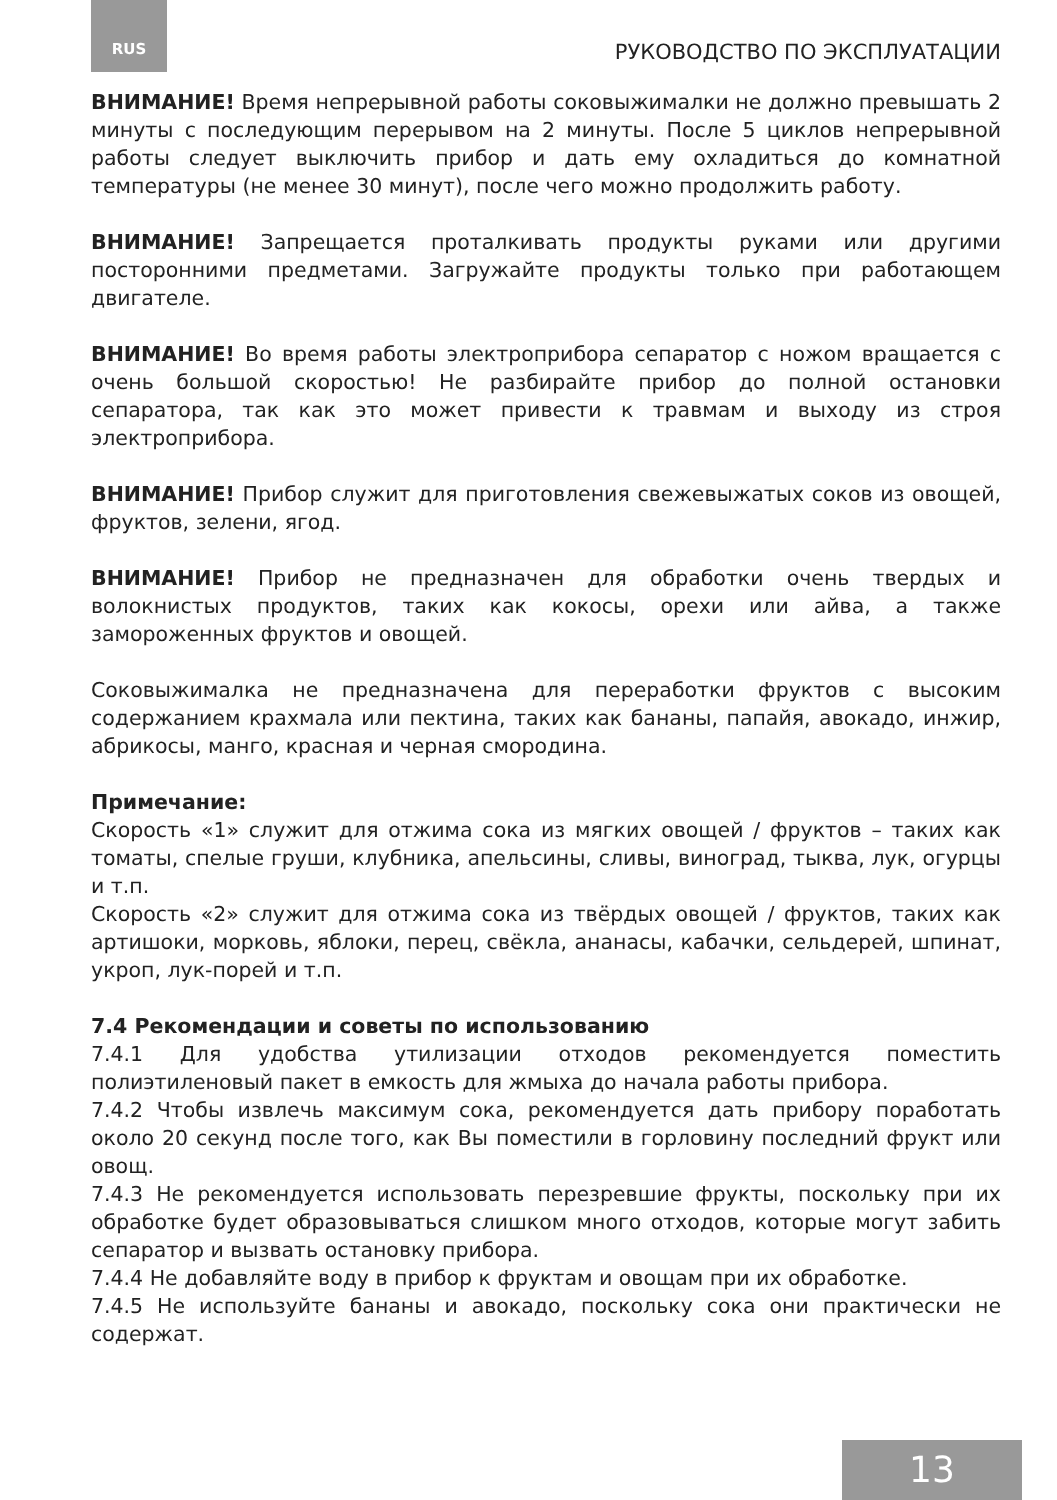RUS РУКОВОДСТВО ПО ЭКСПЛУАТАЦИИ
ВНИМАНИЕ! Время непрерывной работы соковыжималки не должно превышать 2 минуты с последующим перерывом на 2 минуты. После 5 циклов непрерывной работы следует выключить прибор и дать ему охладиться до комнатной температуры (не менее 30 минут), после чего можно продолжить работу.
ВНИМАНИЕ! Запрещается проталкивать продукты руками или другими посторонними предметами. Загружайте продукты только при работающем двигателе.
ВНИМАНИЕ! Во время работы электроприбора сепаратор с ножом вращается с очень большой скоростью! Не разбирайте прибор до полной остановки сепаратора, так как это может привести к травмам и выходу из строя электроприбора.
ВНИМАНИЕ! Прибор служит для приготовления свежевыжатых соков из овощей, фруктов, зелени, ягод.
ВНИМАНИЕ! Прибор не предназначен для обработки очень твердых и волокнистых продуктов, таких как кокосы, орехи или айва, а также замороженных фруктов и овощей.
Соковыжималка не предназначена для переработки фруктов с высоким содержанием крахмала или пектина, таких как бананы, папайя, авокадо, инжир, абрикосы, манго, красная и черная смородина.
Примечание:
Скорость «1» служит для отжима сока из мягких овощей / фруктов – таких как томаты, спелые груши, клубника, апельсины, сливы, виноград, тыква, лук, огурцы и т.п.
Скорость «2» служит для отжима сока из твёрдых овощей / фруктов, таких как артишоки, морковь, яблоки, перец, свёкла, ананасы, кабачки, сельдерей, шпинат, укроп, лук-порей и т.п.
7.4 Рекомендации и советы по использованию
7.4.1 Для удобства утилизации отходов рекомендуется поместить полиэтиленовый пакет в емкость для жмыха до начала работы прибора.
7.4.2 Чтобы извлечь максимум сока, рекомендуется дать прибору поработать около 20 секунд после того, как Вы поместили в горловину последний фрукт или овощ.
7.4.3 Не рекомендуется использовать перезревшие фрукты, поскольку при их обработке будет образовываться слишком много отходов, которые могут забить сепаратор и вызвать остановку прибора.
7.4.4 Не добавляйте воду в прибор к фруктам и овощам при их обработке.
7.4.5 Не используйте бананы и авокадо, поскольку сока они практически не содержат.
13